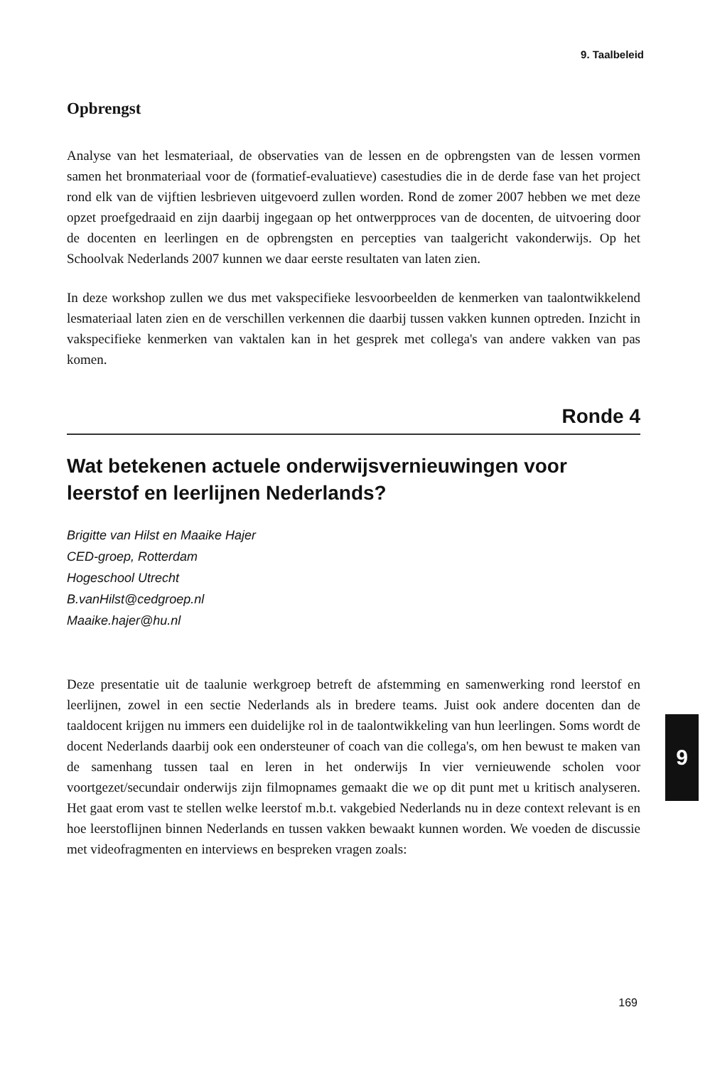9. Taalbeleid
Opbrengst
Analyse van het lesmateriaal, de observaties van de lessen en de opbrengsten van de lessen vormen samen het bronmateriaal voor de (formatief-evaluatieve) casestudies die in de derde fase van het project rond elk van de vijftien lesbrieven uitgevoerd zullen worden. Rond de zomer 2007 hebben we met deze opzet proefgedraaid en zijn daarbij ingegaan op het ontwerpproces van de docenten, de uitvoering door de docenten en leerlingen en de opbrengsten en percepties van taalgericht vakonderwijs. Op het Schoolvak Nederlands 2007 kunnen we daar eerste resultaten van laten zien.
In deze workshop zullen we dus met vakspecifieke lesvoorbeelden de kenmerken van taalontwikkelend lesmateriaal laten zien en de verschillen verkennen die daarbij tussen vakken kunnen optreden. Inzicht in vakspecifieke kenmerken van vaktalen kan in het gesprek met collega's van andere vakken van pas komen.
Ronde 4
Wat betekenen actuele onderwijsvernieuwingen voor leerstof en leerlijnen Nederlands?
Brigitte van Hilst en Maaike Hajer
CED-groep, Rotterdam
Hogeschool Utrecht
B.vanHilst@cedgroep.nl
Maaike.hajer@hu.nl
Deze presentatie uit de taalunie werkgroep betreft de afstemming en samenwerking rond leerstof en leerlijnen, zowel in een sectie Nederlands als in bredere teams. Juist ook andere docenten dan de taaldocent krijgen nu immers een duidelijke rol in de taalontwikkeling van hun leerlingen. Soms wordt de docent Nederlands daarbij ook een ondersteuner of coach van die collega's, om hen bewust te maken van de samenhang tussen taal en leren in het onderwijs In vier vernieuwende scholen voor voortgezet/secundair onderwijs zijn filmopnames gemaakt die we op dit punt met u kritisch analyseren. Het gaat erom vast te stellen welke leerstof m.b.t. vakgebied Nederlands nu in deze context relevant is en hoe leerstoflijnen binnen Nederlands en tussen vakken bewaakt kunnen worden. We voeden de discussie met videofragmenten en interviews en bespreken vragen zoals:
9
169